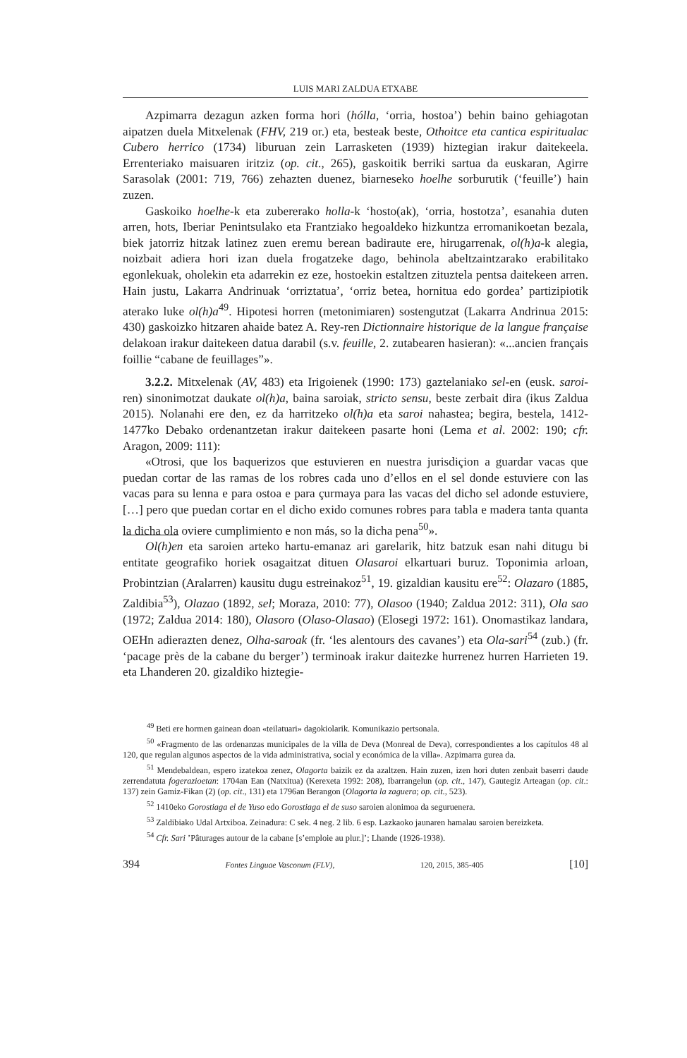LUIS MARI ZALDUA ETXABE
Azpimarra dezagun azken forma hori (hólla, ‘orria, hostoa’) behin baino gehiagotan aipatzen duela Mitxelenak (FHV, 219 or.) eta, besteak beste, Othoitce eta cantica espiritualac Cubero herrico (1734) liburuan zein Larrasketen (1939) hiztegian irakur daitekeela. Errenteriako maisuaren iritziz (op. cit., 265), gaskoitik berriki sartua da euskaran, Agirre Sarasolak (2001: 719, 766) zehazten duenez, biarneseko hoelhe sorburutik (‘feuille’) hain zuzen.
Gaskoiko hoelhe-k eta zubererako holla-k ‘hosto(ak), ‘orria, hostotza’, esanahia duten arren, hots, Iberiar Penintsulako eta Frantziako hegoaldeko hizkuntza erromanikoetan bezala, biek jatorriz hitzak latinez zuen eremu berean badiraute ere, hirugarrenak, ol(h)a-k alegia, noizbait adiera hori izan duela frogatzeke dago, behinola abeltzaintzarako erabilitako egonlekuak, oholekin eta adarrekin ez eze, hostoekin estaltzen zituztela pentsa daitekeen arren. Hain justu, Lakarra Andrinuak ‘orriztatua’, ‘orriz betea, hornitua edo gordea’ partizipiotik aterako luke ol(h)a<sup>49</sup>. Hipotesi horren (metonimiaren) sostengutzat (Lakarra Andrinua 2015: 430) gaskoizko hitzaren ahaide batez A. Rey-ren Dictionnaire historique de la langue française delakoan irakur daitekeen datua darabil (s.v. feuille, 2. zutabearen hasieran): «...ancien français foillie “cabane de feuillages”».
3.2.2. Mitxelenak (AV, 483) eta Irigoienek (1990: 173) gaztelaniako sel-en (eusk. saroi-ren) sinonimotzat daukate ol(h)a, baina saroiak, stricto sensu, beste zerbait dira (ikus Zaldua 2015). Nolanahi ere den, ez da harritzeko ol(h)a eta saroi nahastea; begira, bestela, 1412-1477ko Debako ordenantzetan irakur daitekeen pasarte honi (Lema et al. 2002: 190; cfr. Aragon, 2009: 111):
«Otrosi, que los baquerizos que estuvieren en nuestra jurisdiçion a guardar vacas que puedan cortar de las ramas de los robres cada uno d’ellos en el sel donde estuviere con las vacas para su lenna e para ostoa e para çurmaya para las vacas del dicho sel adonde estuviere, […] pero que puedan cortar en el dicho exido comunes robres para tabla e madera tanta quanta la dicha ola oviere cumplimiento e non más, so la dicha pena<sup>50</sup>».
Ol(h)en eta saroien arteko hartu-emanaz ari garelarik, hitz batzuk esan nahi ditugu bi entitate geografiko horiek osagaitzat dituen Olasaroi elkartuari buruz. Toponimia arloan, Probintzian (Aralarren) kausitu dugu estreinakoz<sup>51</sup>, 19. gizaldian kausitu ere<sup>52</sup>: Olazaro (1885, Zaldibia<sup>53</sup>), Olazao (1892, sel; Moraza, 2010: 77), Olasoo (1940; Zaldua 2012: 311), Ola sao (1972; Zaldua 2014: 180), Olasoro (Olaso-Olasao) (Elosegi 1972: 161). Onomastikaz landara, OEHn adierazten denez, Olha-saroak (fr. ‘les alentours des cavanes’) eta Ola-sari<sup>54</sup> (zub.) (fr. ‘pacage près de la cabane du berger’) terminoak irakur daitezke hurrenez hurren Harrieten 19. eta Lhanderen 20. gizaldiko hiztegie-
<sup>49</sup> Beti ere hormen gainean doan «teilatuari» dagokiolarik. Komunikazio pertsonala.
<sup>50</sup> «Fragmento de las ordenanzas municipales de la villa de Deva (Monreal de Deva), correspondientes a los capítulos 48 al 120, que regulan algunos aspectos de la vida administrativa, social y económica de la villa». Azpimarra gurea da.
<sup>51</sup> Mendebaldean, espero izatekoa zenez, Olagorta baizik ez da azaltzen. Hain zuzen, izen hori duten zenbait baserri daude zerrendatuta fogerazioetan: 1704an Ean (Natxitua) (Kerexeta 1992: 208), Ibarrangelun (op. cit., 147), Gautegiz Arteagan (op. cit.: 137) zein Gamiz-Fikan (2) (op. cit., 131) eta 1796an Berangon (Olagorta la zaguera; op. cit., 523).
<sup>52</sup> 1410eko Gorostiaga el de Yuso edo Gorostiaga el de suso saroien alonimoa da seguruenera.
<sup>53</sup> Zaldibiako Udal Artxiboa. Zeinadura: C sek. 4 neg. 2 lib. 6 esp. Lazkaoko jaunaren hamalau saroien bereizketa.
<sup>54</sup> Cfr. Sari ’Pâturages autour de la cabane [s’emploie au plur.]’; Lhande (1926-1938).
394 Fontes Linguae Vasconum (FLV), 120, 2015, 385-405 [10]